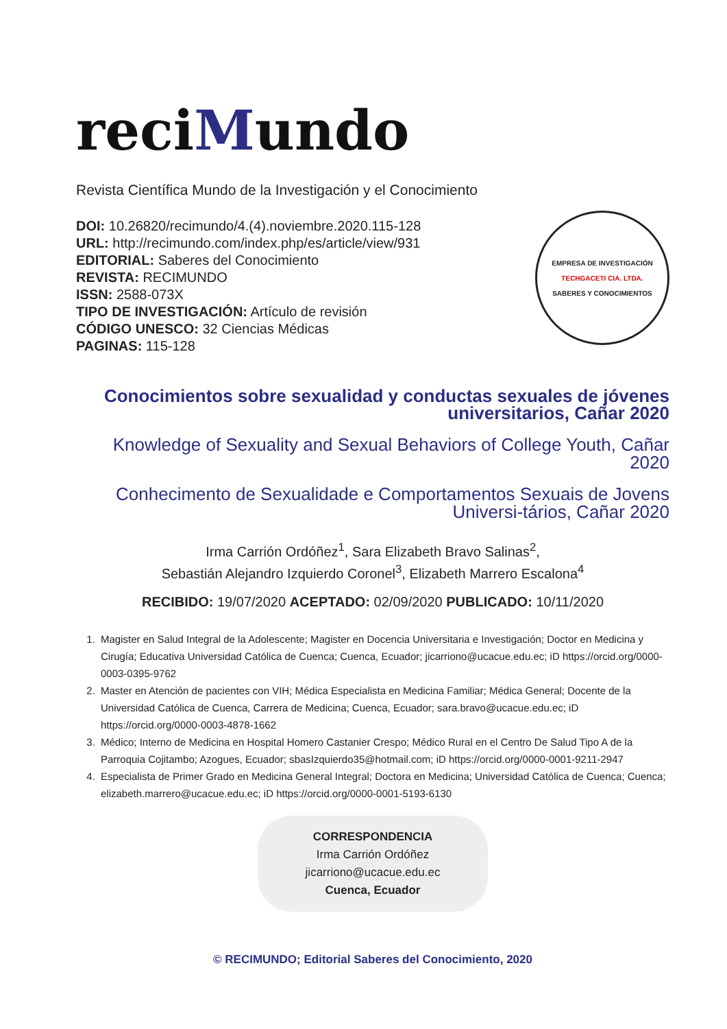reciMundo
Revista Científica Mundo de la Investigación y el Conocimiento
DOI: 10.26820/recimundo/4.(4).noviembre.2020.115-128
URL: http://recimundo.com/index.php/es/article/view/931
EDITORIAL: Saberes del Conocimiento
REVISTA: RECIMUNDO
ISSN: 2588-073X
TIPO DE INVESTIGACIÓN: Artículo de revisión
CÓDIGO UNESCO: 32 Ciencias Médicas
PAGINAS: 115-128
EMPRESA DE INVESTIGACIÓN
TECHGACETI CIA. LTDA.
SABERES Y CONOCIMIENTOS
Conocimientos sobre sexualidad y conductas sexuales de jóvenes universitarios, Cañar 2020
Knowledge of Sexuality and Sexual Behaviors of College Youth, Cañar 2020
Conhecimento de Sexualidade e Comportamentos Sexuais de Jovens Universi-tários, Cañar 2020
Irma Carrión Ordóñez<sup>1</sup>, Sara Elizabeth Bravo Salinas<sup>2</sup>,
Sebastián Alejandro Izquierdo Coronel<sup>3</sup>, Elizabeth Marrero Escalona<sup>4</sup>
RECIBIDO: 19/07/2020 ACEPTADO: 02/09/2020 PUBLICADO: 10/11/2020
1. Magister en Salud Integral de la Adolescente; Magister en Docencia Universitaria e Investigación; Doctor en Medicina y Cirugía; Educativa Universidad Católica de Cuenca; Cuenca, Ecuador; jicarriono@ucacue.edu.ec; iD https://orcid.org/0000-0003-0395-9762
2. Master en Atención de pacientes con VIH; Médica Especialista en Medicina Familiar; Médica General; Docente de la Universidad Católica de Cuenca, Carrera de Medicina; Cuenca, Ecuador; sara.bravo@ucacue.edu.ec; iD https://orcid.org/0000-0003-4878-1662
3. Médico; Interno de Medicina en Hospital Homero Castanier Crespo; Médico Rural en el Centro De Salud Tipo A de la Parroquia Cojitambo; Azogues, Ecuador; sbasIzquierdo35@hotmail.com; iD https://orcid.org/0000-0001-9211-2947
4. Especialista de Primer Grado en Medicina General Integral; Doctora en Medicina; Universidad Católica de Cuenca; Cuenca; elizabeth.marrero@ucacue.edu.ec; iD https://orcid.org/0000-0001-5193-6130
CORRESPONDENCIA
Irma Carrión Ordóñez
jicarriono@ucacue.edu.ec
Cuenca, Ecuador
© RECIMUNDO; Editorial Saberes del Conocimiento, 2020